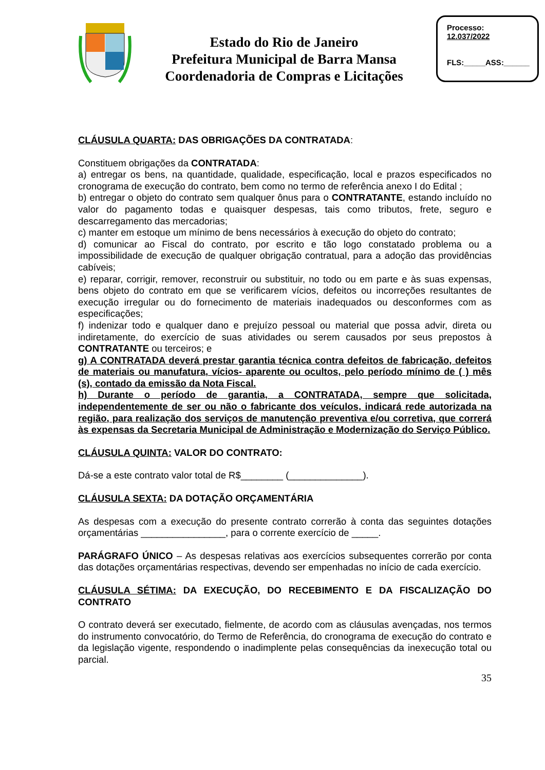Estado do Rio de Janeiro
Prefeitura Municipal de Barra Mansa
Coordenadoria de Compras e Licitações
Processo:
12.037/2022
FLS:_____ASS:______
CLÁUSULA QUARTA: DAS OBRIGAÇÕES DA CONTRATADA:
Constituem obrigações da CONTRATADA:
a) entregar os bens, na quantidade, qualidade, especificação, local e prazos especificados no cronograma de execução do contrato, bem como no termo de referência anexo I do Edital ;
b) entregar o objeto do contrato sem qualquer ônus para o CONTRATANTE, estando incluído no valor do pagamento todas e quaisquer despesas, tais como tributos, frete, seguro e descarregamento das mercadorias;
c) manter em estoque um mínimo de bens necessários à execução do objeto do contrato;
d) comunicar ao Fiscal do contrato, por escrito e tão logo constatado problema ou a impossibilidade de execução de qualquer obrigação contratual, para a adoção das providências cabíveis;
e) reparar, corrigir, remover, reconstruir ou substituir, no todo ou em parte e às suas expensas, bens objeto do contrato em que se verificarem vícios, defeitos ou incorreções resultantes de execução irregular ou do fornecimento de materiais inadequados ou desconformes com as especificações;
f) indenizar todo e qualquer dano e prejuízo pessoal ou material que possa advir, direta ou indiretamente, do exercício de suas atividades ou serem causados por seus prepostos à CONTRATANTE ou terceiros; e
g) A CONTRATADA deverá prestar garantia técnica contra defeitos de fabricação, defeitos de materiais ou manufatura, vícios- aparente ou ocultos, pelo período mínimo de ( ) mês (s), contado da emissão da Nota Fiscal.
h) Durante o período de garantia, a CONTRATADA, sempre que solicitada, independentemente de ser ou não o fabricante dos veículos, indicará rede autorizada na região, para realização dos serviços de manutenção preventiva e/ou corretiva, que correrá às expensas da Secretaria Municipal de Administração e Modernização do Serviço Público.
CLÁUSULA QUINTA: VALOR DO CONTRATO:
Dá-se a este contrato valor total de R$________ (______________).
CLÁUSULA SEXTA: DA DOTAÇÃO ORÇAMENTÁRIA
As despesas com a execução do presente contrato correrão à conta das seguintes dotações orçamentárias ________________, para o corrente exercício de _____.
PARÁGRAFO ÚNICO – As despesas relativas aos exercícios subsequentes correrão por conta das dotações orçamentárias respectivas, devendo ser empenhadas no início de cada exercício.
CLÁUSULA SÉTIMA: DA EXECUÇÃO, DO RECEBIMENTO E DA FISCALIZAÇÃO DO CONTRATO
O contrato deverá ser executado, fielmente, de acordo com as cláusulas avençadas, nos termos do instrumento convocatório, do Termo de Referência, do cronograma de execução do contrato e da legislação vigente, respondendo o inadimplente pelas consequências da inexecução total ou parcial.
35